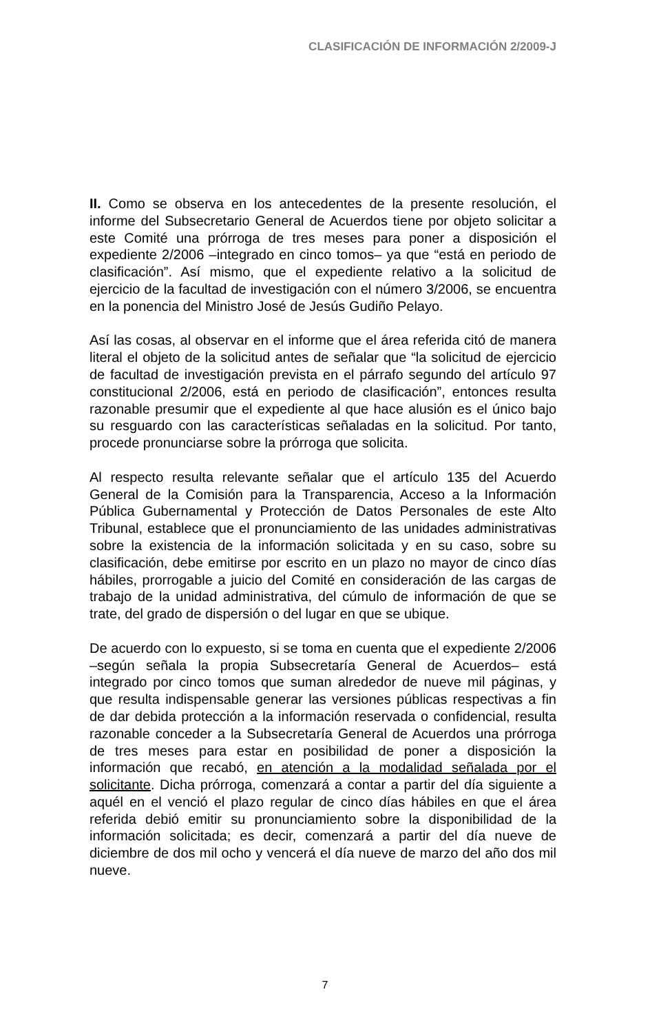CLASIFICACIÓN DE INFORMACIÓN 2/2009-J
II. Como se observa en los antecedentes de la presente resolución, el informe del Subsecretario General de Acuerdos tiene por objeto solicitar a este Comité una prórroga de tres meses para poner a disposición el expediente 2/2006 –integrado en cinco tomos– ya que “está en periodo de clasificación”. Así mismo, que el expediente relativo a la solicitud de ejercicio de la facultad de investigación con el número 3/2006, se encuentra en la ponencia del Ministro José de Jesús Gudiño Pelayo.
Así las cosas, al observar en el informe que el área referida citó de manera literal el objeto de la solicitud antes de señalar que “la solicitud de ejercicio de facultad de investigación prevista en el párrafo segundo del artículo 97 constitucional 2/2006, está en periodo de clasificación”, entonces resulta razonable presumir que el expediente al que hace alusión es el único bajo su resguardo con las características señaladas en la solicitud. Por tanto, procede pronunciarse sobre la prórroga que solicita.
Al respecto resulta relevante señalar que el artículo 135 del Acuerdo General de la Comisión para la Transparencia, Acceso a la Información Pública Gubernamental y Protección de Datos Personales de este Alto Tribunal, establece que el pronunciamiento de las unidades administrativas sobre la existencia de la información solicitada y en su caso, sobre su clasificación, debe emitirse por escrito en un plazo no mayor de cinco días hábiles, prorrogable a juicio del Comité en consideración de las cargas de trabajo de la unidad administrativa, del cúmulo de información de que se trate, del grado de dispersión o del lugar en que se ubique.
De acuerdo con lo expuesto, si se toma en cuenta que el expediente 2/2006 –según señala la propia Subsecretaría General de Acuerdos– está integrado por cinco tomos que suman alrededor de nueve mil páginas, y que resulta indispensable generar las versiones públicas respectivas a fin de dar debida protección a la información reservada o confidencial, resulta razonable conceder a la Subsecretaría General de Acuerdos una prórroga de tres meses para estar en posibilidad de poner a disposición la información que recabó, en atención a la modalidad señalada por el solicitante. Dicha prórroga, comenzará a contar a partir del día siguiente a aquél en el venció el plazo regular de cinco días hábiles en que el área referida debió emitir su pronunciamiento sobre la disponibilidad de la información solicitada; es decir, comenzará a partir del día nueve de diciembre de dos mil ocho y vencerá el día nueve de marzo del año dos mil nueve.
7